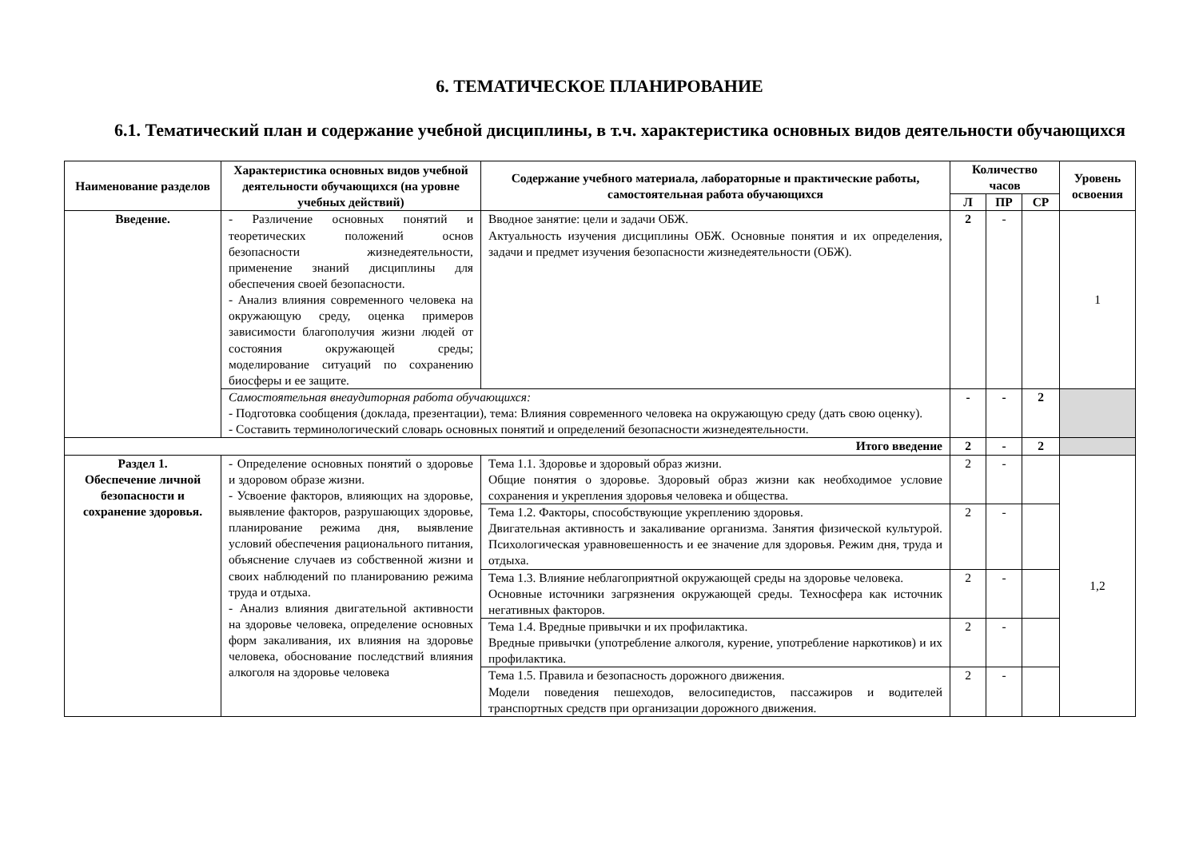6. ТЕМАТИЧЕСКОЕ ПЛАНИРОВАНИЕ
6.1. Тематический план и содержание учебной дисциплины, в т.ч. характеристика основных видов деятельности обучающихся
| Наименование разделов | Характеристика основных видов учебной деятельности обучающихся (на уровне учебных действий) | Содержание учебного материала, лабораторные и практические работы, самостоятельная работа обучающихся | Количество часов | | | Уровень освоения |
| --- | --- | --- | --- | --- | --- | --- |
| | | | Л | ПР | СР | |
| Введение. | - Различение основных понятий и теоретических положений основ безопасности жизнедеятельности, применение знаний дисциплины для обеспечения своей безопасности. - Анализ влияния современного человека на окружающую среду, оценка примеров зависимости благополучия жизни людей от состояния окружающей среды; моделирование ситуаций по сохранению биосферы и ее защите. | Вводное занятие: цели и задачи ОБЖ. Актуальность изучения дисциплины ОБЖ. Основные понятия и их определения, задачи и предмет изучения безопасности жизнедеятельности (ОБЖ). | 2 | - | | 1 |
| | Самостоятельная внеаудиторная работа обучающихся: - Подготовка сообщения (доклада, презентации), тема: Влияния современного человека на окружающую среду (дать свою оценку). - Составить терминологический словарь основных понятий и определений безопасности жизнедеятельности. | | - | - | 2 | |
| Итого введение | | | 2 | - | 2 | |
| Раздел 1. Обеспечение личной безопасности и сохранение здоровья. | - Определение основных понятий о здоровье и здоровом образе жизни. - Усвоение факторов, влияющих на здоровье, выявление факторов, разрушающих здоровье, планирование режима дня, выявление условий обеспечения рационального питания, объяснение случаев из собственной жизни и своих наблюдений по планированию режима труда и отдыха. - Анализ влияния двигательной активности на здоровье человека, определение основных форм закаливания, их влияния на здоровье человека, обоснование последствий влияния алкоголя на здоровье человека | Тема 1.1. Здоровье и здоровый образ жизни. Общие понятия о здоровье. Здоровый образ жизни как необходимое условие сохранения и укрепления здоровья человека и общества. | 2 | - | | 1,2 |
| | | Тема 1.2. Факторы, способствующие укреплению здоровья. Двигательная активность и закаливание организма. Занятия физической культурой. Психологическая уравновешенность и ее значение для здоровья. Режим дня, труда и отдыха. | 2 | - | | |
| | | Тема 1.3. Влияние неблагоприятной окружающей среды на здоровье человека. Основные источники загрязнения окружающей среды. Техносфера как источник негативных факторов. | 2 | - | | |
| | | Тема 1.4. Вредные привычки и их профилактика. Вредные привычки (употребление алкоголя, курение, употребление наркотиков) и их профилактика. | 2 | - | | |
| | | Тема 1.5. Правила и безопасность дорожного движения. Модели поведения пешеходов, велосипедистов, пассажиров и водителей транспортных средств при организации дорожного движения. | 2 | - | | |